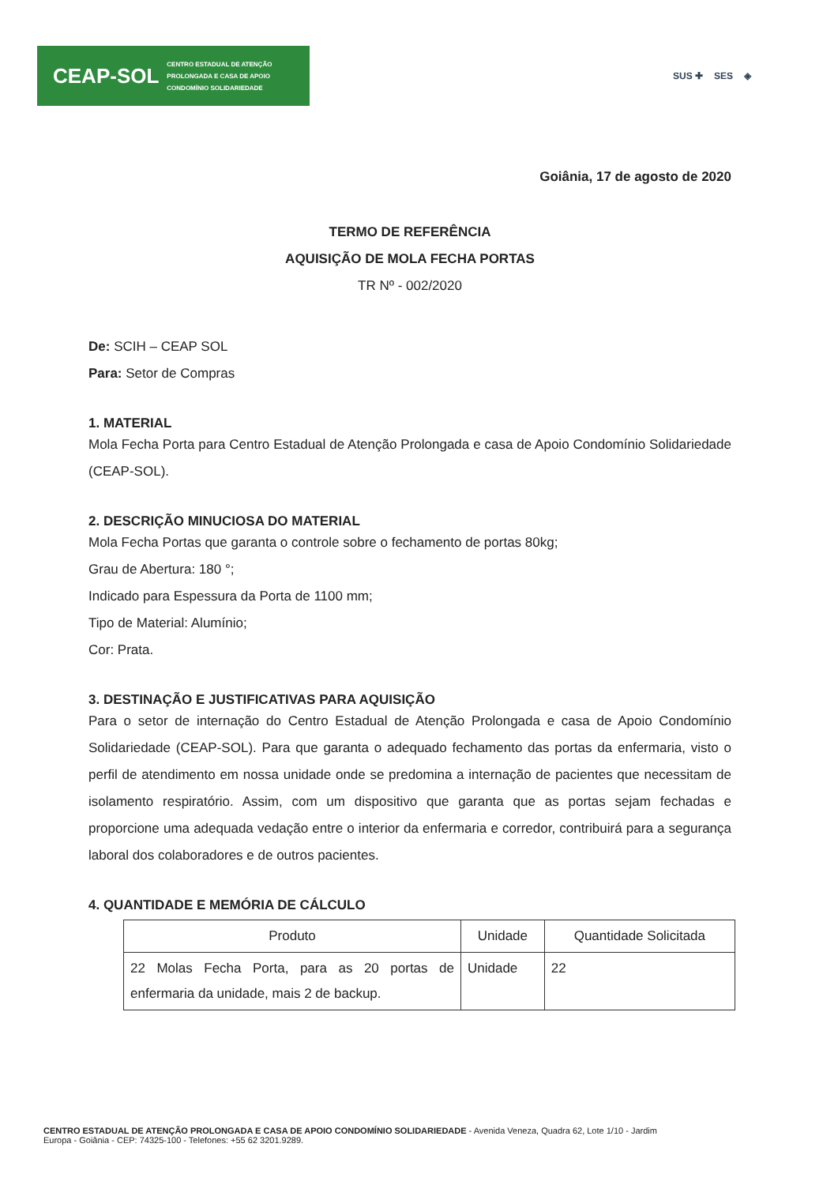CEAP-SOL CENTRO ESTADUAL DE ATENÇÃO
PROLONGADA E CASA DE APOIO
CONDOMÍNIO SOLIDARIEDADE
SUS ✚ SES ◈
Goiânia, 17 de agosto de 2020
TERMO DE REFERÊNCIA
AQUISIÇÃO DE MOLA FECHA PORTAS
TR Nº - 002/2020
De: SCIH – CEAP SOL
Para: Setor de Compras
1. MATERIAL
Mola Fecha Porta para Centro Estadual de Atenção Prolongada e casa de Apoio Condomínio Solidariedade (CEAP-SOL).
2. DESCRIÇÃO MINUCIOSA DO MATERIAL
Mola Fecha Portas que garanta o controle sobre o fechamento de portas 80kg;
Grau de Abertura: 180 °;
Indicado para Espessura da Porta de 1100 mm;
Tipo de Material: Alumínio;
Cor: Prata.
3. DESTINAÇÃO E JUSTIFICATIVAS PARA AQUISIÇÃO
Para o setor de internação do Centro Estadual de Atenção Prolongada e casa de Apoio Condomínio Solidariedade (CEAP-SOL). Para que garanta o adequado fechamento das portas da enfermaria, visto o perfil de atendimento em nossa unidade onde se predomina a internação de pacientes que necessitam de isolamento respiratório. Assim, com um dispositivo que garanta que as portas sejam fechadas e proporcione uma adequada vedação entre o interior da enfermaria e corredor, contribuirá para a segurança laboral dos colaboradores e de outros pacientes.
4. QUANTIDADE E MEMÓRIA DE CÁLCULO
| Produto | Unidade | Quantidade Solicitada |
| --- | --- | --- |
| 22 Molas Fecha Porta, para as 20 portas de enfermaria da unidade, mais 2 de backup. | Unidade | 22 |
CENTRO ESTADUAL DE ATENÇÃO PROLONGADA E CASA DE APOIO CONDOMÍNIO SOLIDARIEDADE - Avenida Veneza, Quadra 62, Lote 1/10 - Jardim
Europa - Goiânia - CEP: 74325-100 - Telefones: +55 62 3201.9289.